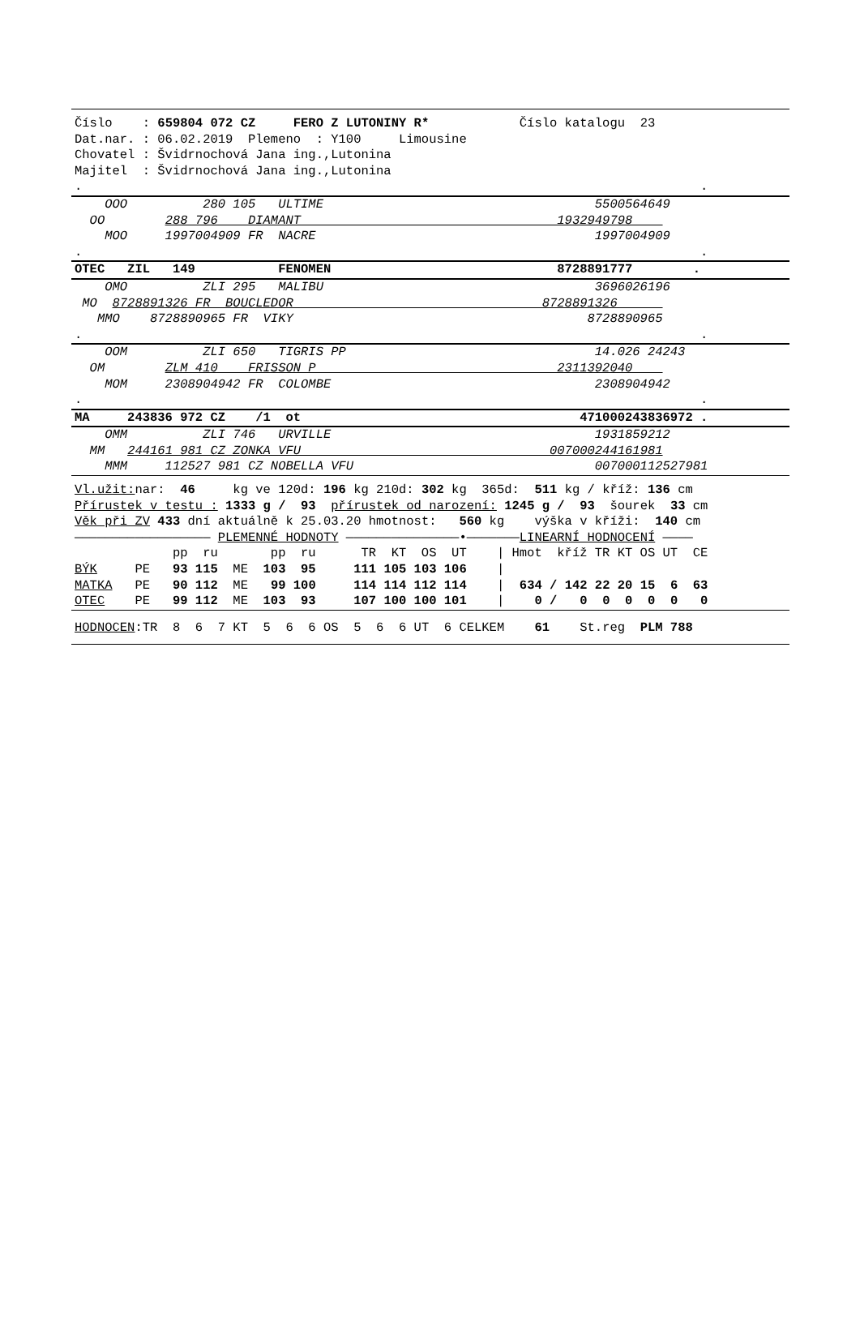Číslo    : 659804 072 CZ     FERO Z LUTONINY R*            Číslo katalogu  23
Dat.nar. : 06.02.2019  Plemeno  : Y100     Limousine
Chovatel : Švidrnochová Jana ing.,Lutonina
Majitel  : Švidrnochová Jana ing.,Lutonina
.                                                                                  .
    OOO          280 105   ULTIME                                    5500564649
  OO        288 796    DIAMANT                                  1932949798    
    MOO     1997004909 FR  NACRE                                     1997004909
.                                                                                  .
OTEC   ZIL   149           FENOMEN                              8728891777        .
    OMO          ZLI 295   MALIBU                                    3696026196
 MO  8728891326 FR  BOUCLEDOR                                 8728891326      
   MMO    8728890965 FR  VIKY                                       8728890965
.                                                                                  .
    OOM          ZLI 650   TIGRIS PP                                 14.026 24243
  OM        ZLM 410    FRISSON P                                2311392040    
    MOM     2308904942 FR  COLOMBE                                   2308904942
.                                                                                  .
MA     243836 972 CZ    /1  ot                                     471000243836972 .
    OMM          ZLI 746   URVILLE                                   1931859212
  MM   244161 981 CZ ZONKA VFU                                 007000244161981
    MMM     112527 981 CZ NOBELLA VFU                                007000112527981
Vl.užit: nar:  46     kg ve 120d: 196 kg 210d: 302 kg  365d:  511 kg / kříž: 136 cm
Přírustek v testu : 1333 g /  93  přírustek od narození: 1245 g /  93  šourek  33 cm
Věk při ZV 433 dní aktuálně k 25.03.20 hmotnost:   560 kg    výška v kříži:  140 cm
—————————————————— PLEMENNÉ HODNOTY ———————————————•———————LINEARNÍ HODNOCENÍ ————
             pp  ru       pp  ru      TR  KT  OS  UT    | Hmot  kříž TR KT OS UT  CE
BÝK     PE   93 115  ME  103  95     111 105 103 106    |
MATKA   PE   90 112  ME   99 100     114 114 112 114    |  634 / 142 22 20 15  6  63
OTEC    PE   99 112  ME  103  93     107 100 100 101    |    0 /   0  0  0  0  0   0
HODNOCEN:TR  8  6  7 KT  5  6  6 OS  5  6  6 UT  6 CELKEM    61    St.reg  PLM 788